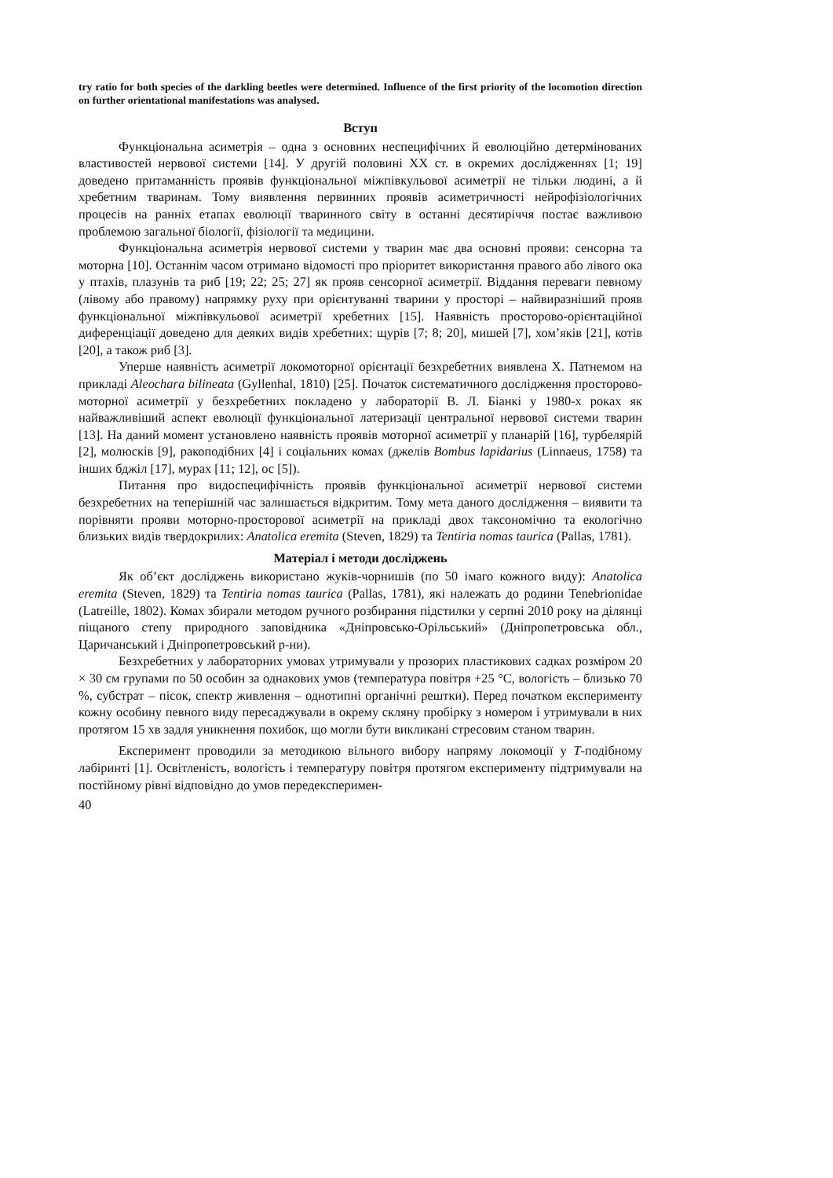try ratio for both species of the darkling beetles were determined. Influence of the first priority of the locomotion direction on further orientational manifestations was analysed.
Вступ
Функціональна асиметрія – одна з основних неспецифічних й еволюційно детермінованих властивостей нервової системи [14]. У другій половині ХХ ст. в окремих дослідженнях [1; 19] доведено притаманність проявів функціональної міжпівкульової асиметрії не тільки людині, а й хребетним тваринам. Тому виявлення первинних проявів асиметричності нейрофізіологічних процесів на ранніх етапах еволюції тваринного світу в останні десятиріччя постає важливою проблемою загальної біології, фізіології та медицини.
Функціональна асиметрія нервової системи у тварин має два основні прояви: сенсорна та моторна [10]. Останнім часом отримано відомості про пріоритет використання правого або лівого ока у птахів, плазунів та риб [19; 22; 25; 27] як прояв сенсорної асиметрії. Віддання переваги певному (лівому або правому) напрямку руху при орієнтуванні тварини у просторі – найвиразніший прояв функціональної міжпівкульової асиметрії хребетних [15]. Наявність просторово-орієнтаційної диференціації доведено для деяких видів хребетних: щурів [7; 8; 20], мишей [7], хом’яків [21], котів [20], а також риб [3].
Уперше наявність асиметрії локомоторної орієнтації безхребетних виявлена Х. Патнемом на прикладі Aleochara bilineata (Gyllenhal, 1810) [25]. Початок систематичного дослідження просторово-моторної асиметрії у безхребетних покладено у лабораторії В. Л. Біанкі у 1980-х роках як найважливіший аспект еволюції функціональної латеризації центральної нервової системи тварин [13]. На даний момент установлено наявність проявів моторної асиметрії у планарій [16], турбелярій [2], молюсків [9], ракоподібних [4] і соціальних комах (джелів Bombus lapidarius (Linnaeus, 1758) та інших бджіл [17], мурах [11; 12], ос [5]).
Питання про видоспецифічність проявів функціональної асиметрії нервової системи безхребетних на теперішній час залишається відкритим. Тому мета даного дослідження – виявити та порівняти прояви моторно-просторової асиметрії на прикладі двох таксономічно та екологічно близьких видів твердокрилих: Anatolica eremita (Steven, 1829) та Tentiria nomas taurica (Pallas, 1781).
Матеріал і методи досліджень
Як об’єкт досліджень використано жуків-чорнишів (по 50 імаго кожного виду): Anatolica eremita (Steven, 1829) та Tentiria nomas taurica (Pallas, 1781), які належать до родини Tenebrionidae (Latreille, 1802). Комах збирали методом ручного розбирання підстилки у серпні 2010 року на ділянці піщаного степу природного заповідника «Дніпровсько-Орільський» (Дніпропетровська обл., Царичанський і Дніпропетровський р-ни).
Безхребетних у лабораторних умовах утримували у прозорих пластикових садках розміром 20 × 30 см групами по 50 особин за однакових умов (температура повітря +25 °С, вологість – близько 70 %, субстрат – пісок, спектр живлення – однотипні органічні рештки). Перед початком експерименту кожну особину певного виду пересаджували в окрему скляну пробірку з номером і утримували в них протягом 15 хв задля уникнення похибок, що могли бути викликані стресовим станом тварин.
Експеримент проводили за методикою вільного вибору напряму локомоції у Т-подібному лабіринті [1]. Освітленість, вологість і температуру повітря протягом експерименту підтримували на постійному рівні відповідно до умов передексперимен-
40